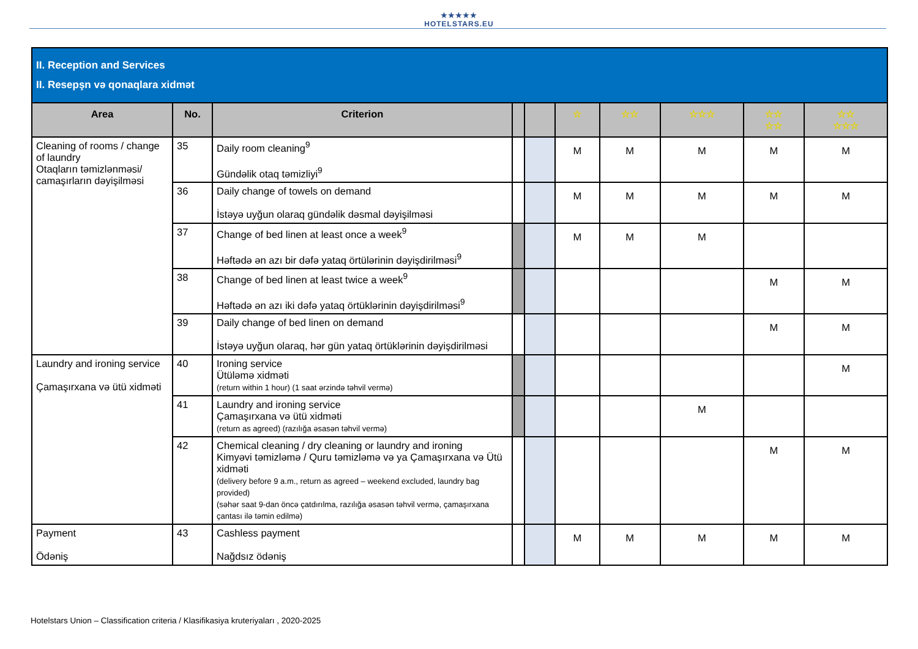★★★★★
HOTELSTARS.EU
| II. Reception and Services II. Resepşn və qonaqlara xidmət | | | | | | | | | |
| Area | No. | Criterion | | | ☆ | ☆☆ | ☆☆☆ | ☆☆ ☆☆ | ☆☆ ☆☆☆ |
| Cleaning of rooms / change of laundry Otaqların təmizlənməsi/ camaşırların dəyişilməsi | 35 | Daily room cleaning<sup>9</sup> Gündəlik otaq təmizliyi<sup>9</sup> | | | M | M | M | M | M |
| | 36 | Daily change of towels on demand İstəyə uyğun olaraq gündəlik dəsmal dəyişilməsi | | | M | M | M | M | M |
| | 37 | Change of bed linen at least once a week<sup>9</sup> Həftədə ən azı bir dəfə yataq örtülərinin dəyişdirilməsi<sup>9</sup> | | | M | M | M | | |
| | 38 | Change of bed linen at least twice a week<sup>9</sup> Həftədə ən azı iki dəfə yataq örtüklərinin dəyişdirilməsi<sup>9</sup> | | | | | | M | M |
| | 39 | Daily change of bed linen on demand İstəyə uyğun olaraq, hər gün yataq örtüklərinin dəyişdirilməsi | | | | | | M | M |
| Laundry and ironing service Çamaşırxana və ütü xidməti | 40 | Ironing service Ütüləmə xidməti (return within 1 hour) (1 saat ərzində təhvil vermə) | | | | | | | M |
| | 41 | Laundry and ironing service Çamaşırxana və ütü xidməti (return as agreed) (razılığa əsasən təhvil vermə) | | | | | M | | |
| | 42 | Chemical cleaning / dry cleaning or laundry and ironing Kimyəvi təmizləmə / Quru təmizləmə və ya Çamaşırxana və Ütü xidməti (delivery before 9 a.m., return as agreed – weekend excluded, laundry bag provided) (səhər saat 9-dan öncə çatdırılma, razılığa əsasən təhvil vermə, çamaşırxana çantası ilə təmin edilmə) | | | | | | M | M |
| Payment Ödəniş | 43 | Cashless payment Nağdsız ödəniş | | | M | M | M | M | M |
Hotelstars Union – Classification criteria / Klasifikasiya kruteriyaları , 2020-2025